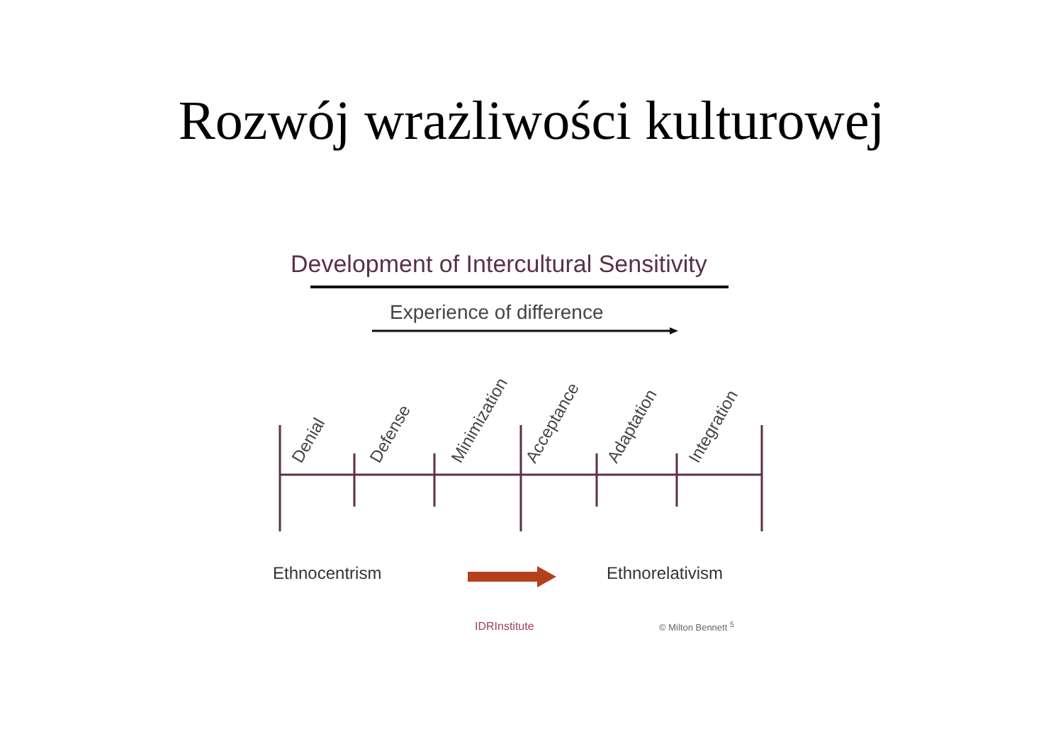Rozwój wrażliwości kulturowej
Development of Intercultural Sensitivity
Experience of difference
Denial
Defense
Minimization
Acceptance
Adaptation
Integration
Ethnocentrism Ethnorelativism
IDRInstitute © Milton Bennett <sup>5</sup>